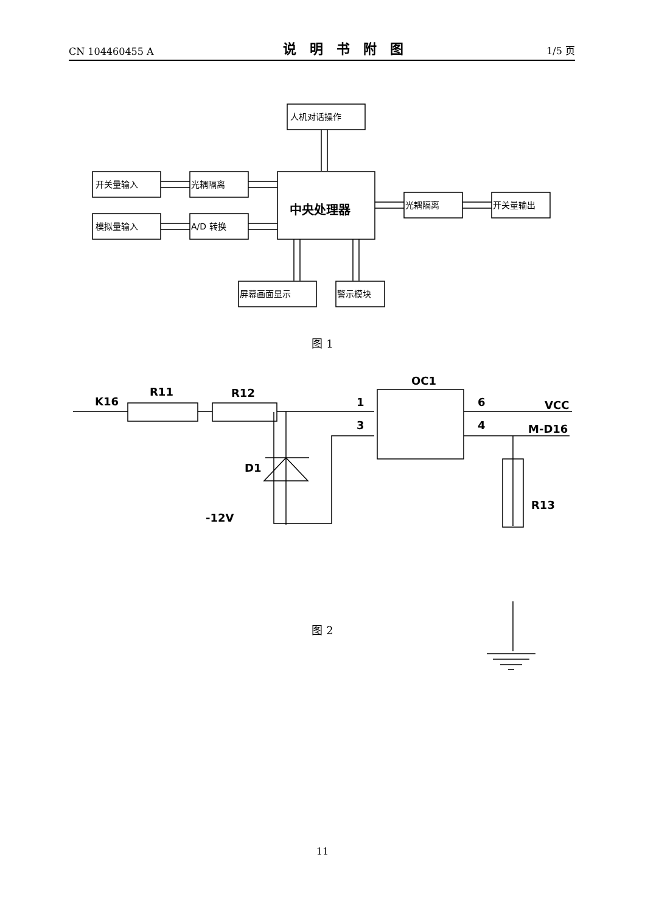CN 104460455 A 说明书附图 1/5 页
人机对话操作
开关量输入
光耦隔离
中央处理器
模拟量输入
A/D 转换
光耦隔离
开关量输出
屏幕画面显示
警示模块
K16
R11
R12
OC1
1
3
6
4
VCC
M-D16
D1
-12V
R13
图 1
图 2
11